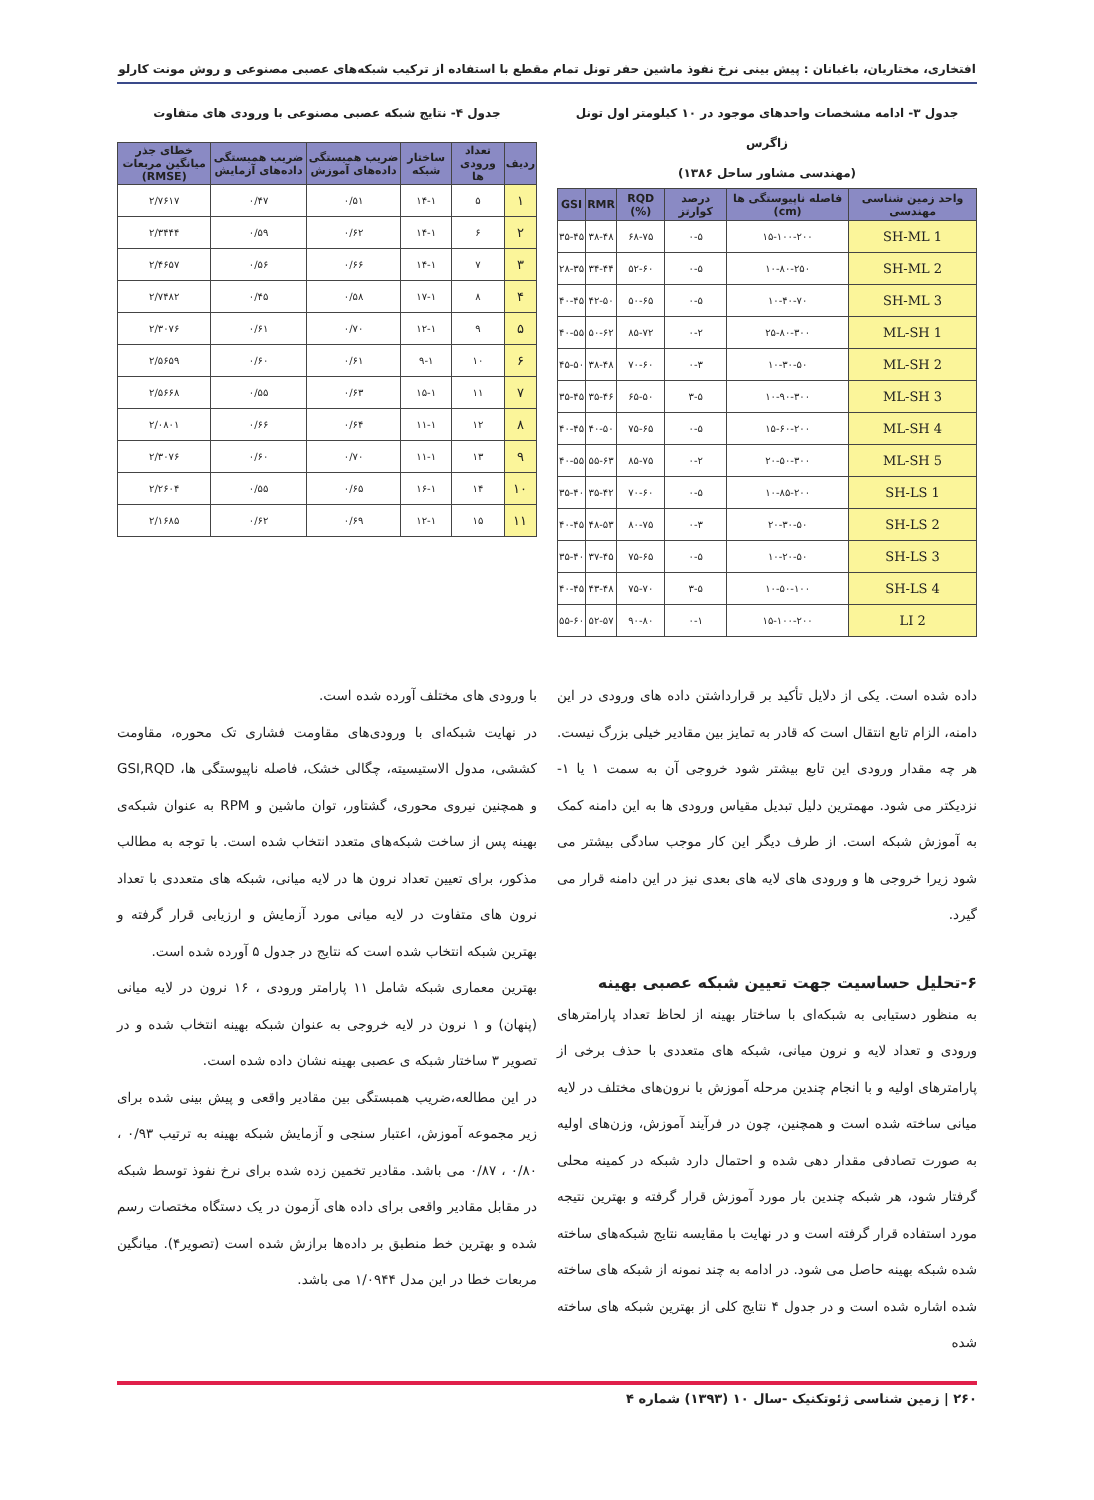افتخاری، مختاریان، باغبانان : پیش بینی نرخ نفوذ ماشین حفر تونل تمام مقطع با استفاده از ترکیب شبکه‌های عصبی مصنوعی و روش مونت کارلو
جدول ۳- ادامه مشخصات واحدهای موجود در ۱۰ کیلومتر اول تونل زاگرس
(مهندسی مشاور ساحل ۱۳۸۶)
| واحد زمین شناسی مهندسی | فاصله ناپیوستگی ها (cm) | درصد کوارتز | RQD (%) | RMR | GSI |
| --- | --- | --- | --- | --- | --- |
| SH-ML 1 | ۱۵-۱۰۰-۲۰۰ | ۰-۵ | ۶۸-۷۵ | ۳۸-۴۸ | ۳۵-۴۵ |
| SH-ML 2 | ۱۰-۸۰-۲۵۰ | ۰-۵ | ۵۲-۶۰ | ۳۴-۴۴ | ۲۸-۳۵ |
| SH-ML 3 | ۱۰-۴۰-۷۰ | ۰-۵ | ۵۰-۶۵ | ۴۲-۵۰ | ۴۰-۴۵ |
| ML-SH 1 | ۲۵-۸۰-۳۰۰ | ۰-۲ | ۸۵-۷۲ | ۵۰-۶۲ | ۴۰-۵۵ |
| ML-SH 2 | ۱۰-۳۰-۵۰ | ۰-۳ | ۷۰-۶۰ | ۳۸-۴۸ | ۴۵-۵۰ |
| ML-SH 3 | ۱۰-۹۰-۳۰۰ | ۳-۵ | ۶۵-۵۰ | ۳۵-۴۶ | ۳۵-۴۵ |
| ML-SH 4 | ۱۵-۶۰-۲۰۰ | ۰-۵ | ۷۵-۶۵ | ۴۰-۵۰ | ۴۰-۴۵ |
| ML-SH 5 | ۲۰-۵۰-۳۰۰ | ۰-۲ | ۸۵-۷۵ | ۵۵-۶۳ | ۴۰-۵۵ |
| SH-LS 1 | ۱۰-۸۵-۲۰۰ | ۰-۵ | ۷۰-۶۰ | ۳۵-۴۲ | ۳۵-۴۰ |
| SH-LS 2 | ۲۰-۳۰-۵۰ | ۰-۳ | ۸۰-۷۵ | ۴۸-۵۳ | ۴۰-۴۵ |
| SH-LS 3 | ۱۰-۲۰-۵۰ | ۰-۵ | ۷۵-۶۵ | ۳۷-۴۵ | ۳۵-۴۰ |
| SH-LS 4 | ۱۰-۵۰-۱۰۰ | ۳-۵ | ۷۵-۷۰ | ۴۳-۴۸ | ۴۰-۴۵ |
| LI 2 | ۱۵-۱۰۰-۲۰۰ | ۰-۱ | ۹۰-۸۰ | ۵۲-۵۷ | ۵۵-۶۰ |
جدول ۴- نتایج شبکه عصبی مصنوعی با ورودی های متفاوت
| ردیف | تعداد ورودی ها | ساختار شبکه | ضریب همبستگی داده‌های آموزش | ضریب همبستگی داده‌های آزمایش | خطای جذر میانگین مربعات (RMSE) |
| --- | --- | --- | --- | --- | --- |
| ۱ | ۵ | ۱۴-۱ | ۰/۵۱ | ۰/۴۷ | ۲/۷۶۱۷ |
| ۲ | ۶ | ۱۴-۱ | ۰/۶۲ | ۰/۵۹ | ۲/۳۴۴۴ |
| ۳ | ۷ | ۱۴-۱ | ۰/۶۶ | ۰/۵۶ | ۲/۴۶۵۷ |
| ۴ | ۸ | ۱۷-۱ | ۰/۵۸ | ۰/۴۵ | ۲/۷۴۸۲ |
| ۵ | ۹ | ۱۲-۱ | ۰/۷۰ | ۰/۶۱ | ۲/۳۰۷۶ |
| ۶ | ۱۰ | ۹-۱ | ۰/۶۱ | ۰/۶۰ | ۲/۵۶۵۹ |
| ۷ | ۱۱ | ۱۵-۱ | ۰/۶۳ | ۰/۵۵ | ۲/۵۶۶۸ |
| ۸ | ۱۲ | ۱۱-۱ | ۰/۶۴ | ۰/۶۶ | ۲/۰۸۰۱ |
| ۹ | ۱۳ | ۱۱-۱ | ۰/۷۰ | ۰/۶۰ | ۲/۳۰۷۶ |
| ۱۰ | ۱۴ | ۱۶-۱ | ۰/۶۵ | ۰/۵۵ | ۲/۲۶۰۴ |
| ۱۱ | ۱۵ | ۱۲-۱ | ۰/۶۹ | ۰/۶۲ | ۲/۱۶۸۵ |
داده شده است. یکی از دلایل تأکید بر قرارداشتن داده های ورودی در این دامنه، الزام تابع انتقال است که قادر به تمایز بین مقادیر خیلی بزرگ نیست. هر چه مقدار ورودی این تابع بیشتر شود خروجی آن به سمت ۱ یا ۱- نزدیکتر می شود. مهمترین دلیل تبدیل مقیاس ورودی ها به این دامنه کمک به آموزش شبکه است. از طرف دیگر این کار موجب سادگی بیشتر می شود زیرا خروجی ها و ورودی های لایه های بعدی نیز در این دامنه قرار می گیرد.
۶-تحلیل حساسیت جهت تعیین شبکه عصبی بهینه
به منظور دستیابی به شبکه‌ای با ساختار بهینه از لحاظ تعداد پارامترهای ورودی و تعداد لایه و نرون میانی، شبکه های متعددی با حذف برخی از پارامترهای اولیه و با انجام چندین مرحله آموزش با نرون‌های مختلف در لایه میانی ساخته شده است و همچنین، چون در فرآیند آموزش، وزن‌های اولیه به صورت تصادفی مقدار دهی شده و احتمال دارد شبکه در کمینه محلی گرفتار شود، هر شبکه چندین بار مورد آموزش قرار گرفته و بهترین نتیجه مورد استفاده قرار گرفته است و در نهایت با مقایسه نتایج شبکه‌های ساخته شده شبکه بهینه حاصل می شود. در ادامه به چند نمونه از شبکه های ساخته شده اشاره شده است و در جدول ۴ نتایج کلی از بهترین شبکه های ساخته شده
با ورودی های مختلف آورده شده است.
در نهایت شبکه‌ای با ورودی‌های مقاومت فشاری تک محوره، مقاومت کششی، مدول الاستیسیته، چگالی خشک، فاصله ناپیوستگی ها، GSI,RQD و همچنین نیروی محوری، گشتاور، توان ماشین و RPM به عنوان شبکه‌ی بهینه پس از ساخت شبکه‌های متعدد انتخاب شده است. با توجه به مطالب مذکور، برای تعیین تعداد نرون ها در لایه میانی، شبکه های متعددی با تعداد نرون های متفاوت در لایه میانی مورد آزمایش و ارزیابی قرار گرفته و بهترین شبکه انتخاب شده است که نتایج در جدول ۵ آورده شده است.
بهترین معماری شبکه شامل ۱۱ پارامتر ورودی ، ۱۶ نرون در لایه میانی (پنهان) و ۱ نرون در لایه خروجی به عنوان شبکه بهینه انتخاب شده و در تصویر ۳ ساختار شبکه ی عصبی بهینه نشان داده شده است.
در این مطالعه،ضریب همبستگی بین مقادیر واقعی و پیش بینی شده برای زیر مجموعه آموزش، اعتبار سنجی و آزمایش شبکه بهینه به ترتیب ۰/۹۳ ، ۰/۸۰ ، ۰/۸۷ می باشد. مقادیر تخمین زده شده برای نرخ نفوذ توسط شبکه در مقابل مقادیر واقعی برای داده های آزمون در یک دستگاه مختصات رسم شده و بهترین خط منطبق بر داده‌ها برازش شده است (تصویر۴). میانگین مربعات خطا در این مدل ۱/۰۹۴۴ می باشد.
۲۶۰ | زمین شناسی ژئوتکنیک -سال ۱۰ (۱۳۹۳) شماره ۴